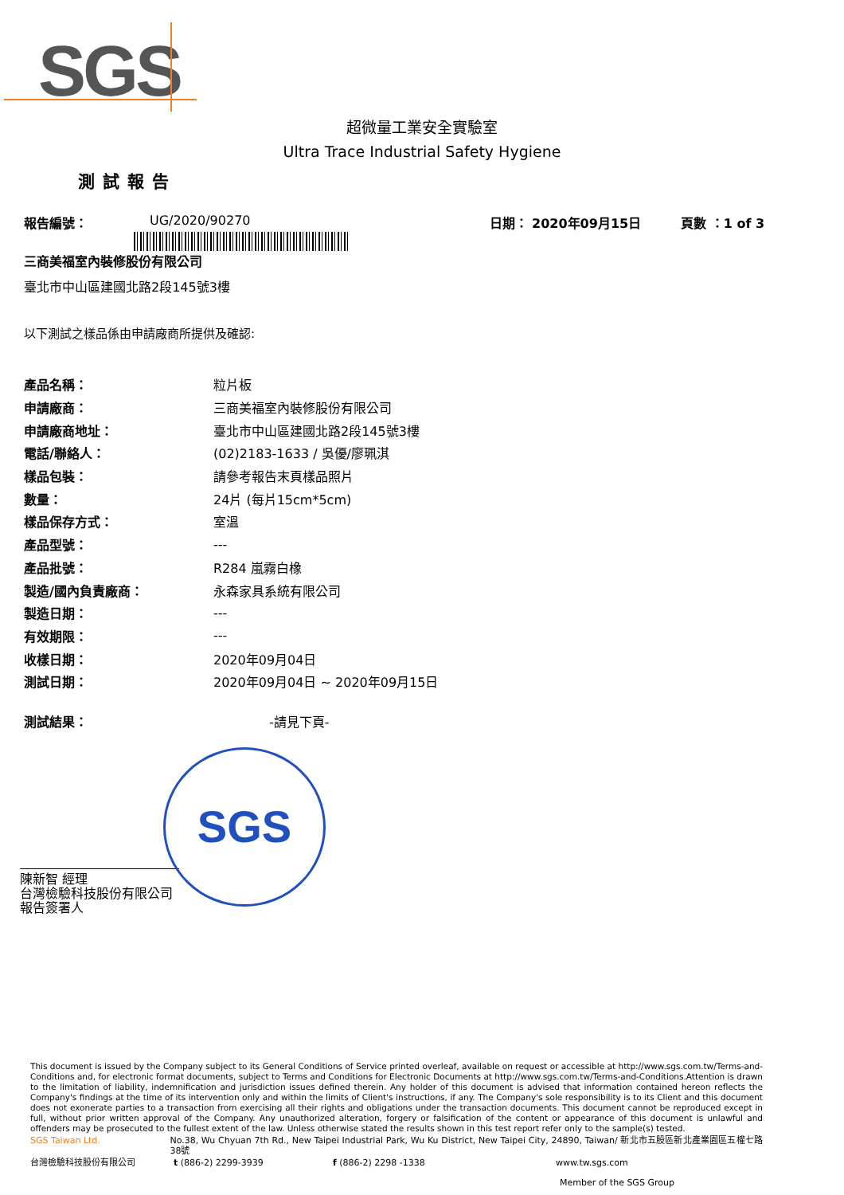SGS
超微量工業安全實驗室
Ultra Trace Industrial Safety Hygiene
測試報告
報告編號： UG/2020/90270 日期： 2020年09月15日 頁數 ：1 of 3
三商美福室內裝修股份有限公司
臺北市中山區建國北路2段145號3樓
以下測試之樣品係由申請廠商所提供及確認:
| 產品名稱： | 粒片板 |
| 申請廠商： | 三商美福室內裝修股份有限公司 |
| 申請廠商地址： | 臺北市中山區建國北路2段145號3樓 |
| 電話/聯絡人： | (02)2183-1633 / 吳優/廖珮淇 |
| 樣品包裝： | 請參考報告末頁樣品照片 |
| 數量： | 24片 (每片15cm*5cm) |
| 樣品保存方式： | 室溫 |
| 產品型號： | --- |
| 產品批號： | R284 嵐霧白橡 |
| 製造/國內負責廠商： | 永森家具系統有限公司 |
| 製造日期： | --- |
| 有效期限： | --- |
| 收樣日期： | 2020年09月04日 |
| 測試日期： | 2020年09月04日 ~ 2020年09月15日 |
| 測試結果： | -請見下頁- |
SGS
陳新智 經理
台灣檢驗科技股份有限公司
報告簽署人
This document is issued by the Company subject to its General Conditions of Service printed overleaf, available on request or accessible at http://www.sgs.com.tw/Terms-and-Conditions and, for electronic format documents, subject to Terms and Conditions for Electronic Documents at http://www.sgs.com.tw/Terms-and-Conditions.Attention is drawn to the limitation of liability, indemnification and jurisdiction issues defined therein. Any holder of this document is advised that information contained hereon reflects the Company's findings at the time of its intervention only and within the limits of Client's instructions, if any. The Company's sole responsibility is to its Client and this document does not exonerate parties to a transaction from exercising all their rights and obligations under the transaction documents. This document cannot be reproduced except in full, without prior written approval of the Company. Any unauthorized alteration, forgery or falsification of the content or appearance of this document is unlawful and offenders may be prosecuted to the fullest extent of the law. Unless otherwise stated the results shown in this test report refer only to the sample(s) tested.
SGS Taiwan Ltd. No.38, Wu Chyuan 7th Rd., New Taipei Industrial Park, Wu Ku District, New Taipei City, 24890, Taiwan/ 新北市五股區新北產業園區五權七路38號
台灣檢驗科技股份有限公司 t (886-2) 2299-3939 f (886-2) 2298 -1338 www.tw.sgs.com
Member of the SGS Group